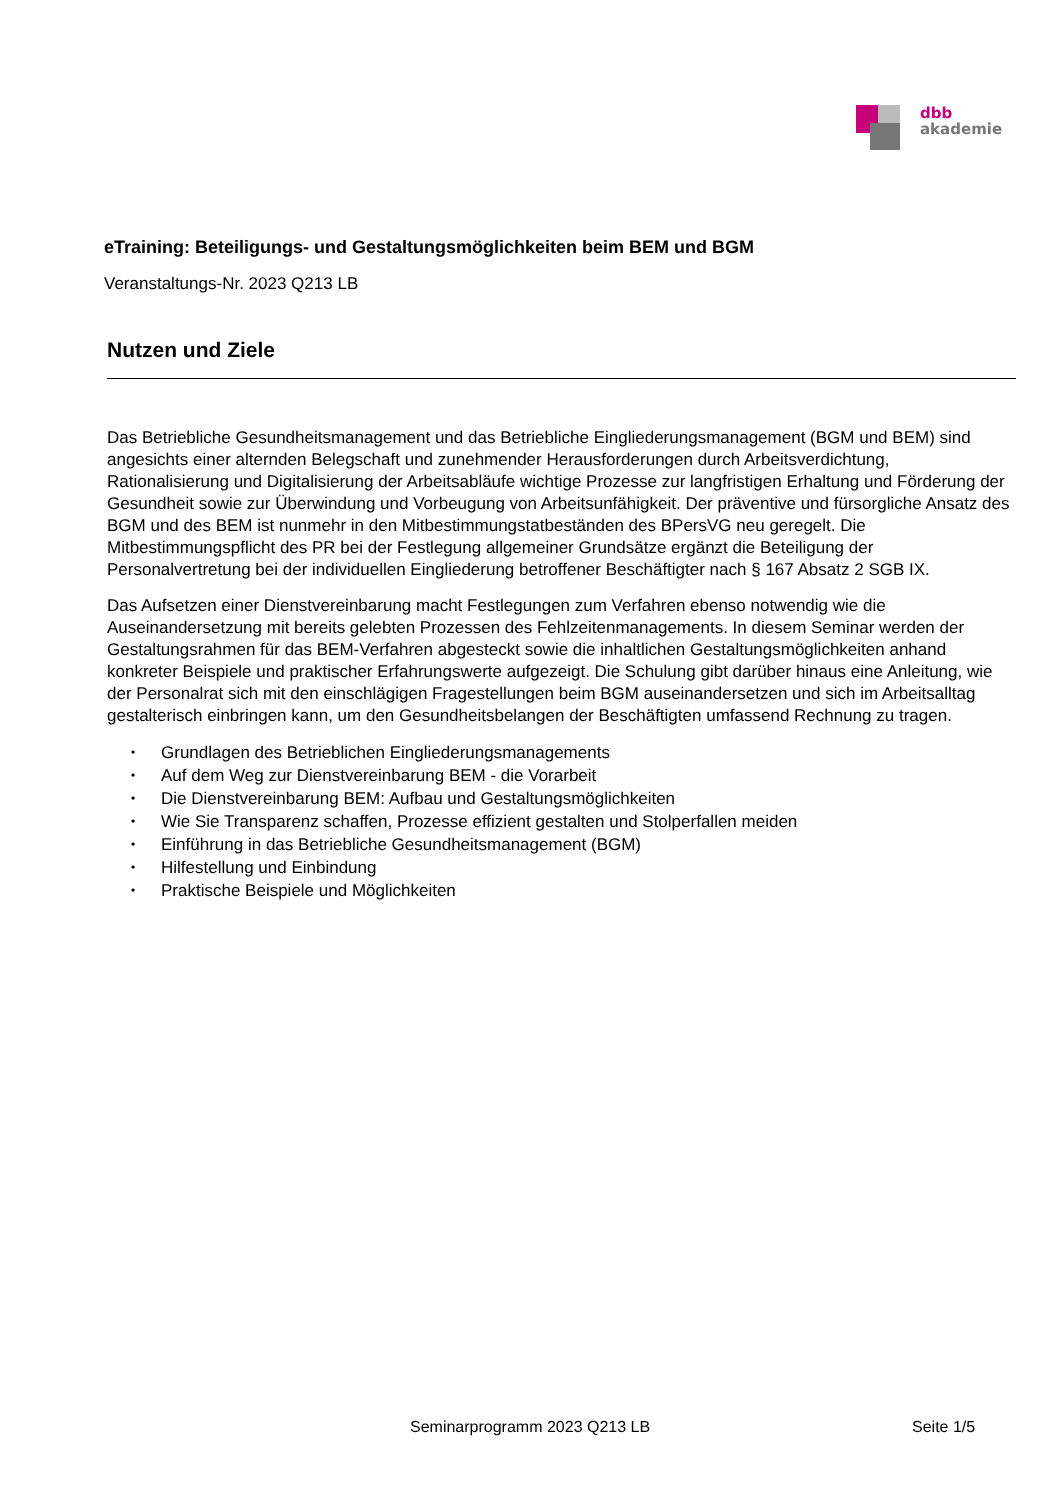dbb
akademie
eTraining: Beteiligungs- und Gestaltungsmöglichkeiten beim BEM und BGM
Veranstaltungs-Nr. 2023 Q213 LB
Nutzen und Ziele
Das Betriebliche Gesundheitsmanagement und das Betriebliche Eingliederungsmanagement (BGM und BEM) sind angesichts einer alternden Belegschaft und zunehmender Herausforderungen durch Arbeitsverdichtung, Rationalisierung und Digitalisierung der Arbeitsabläufe wichtige Prozesse zur langfristigen Erhaltung und Förderung der Gesundheit sowie zur Überwindung und Vorbeugung von Arbeitsunfähigkeit. Der präventive und fürsorgliche Ansatz des BGM und des BEM ist nunmehr in den Mitbestimmungstatbeständen des BPersVG neu geregelt. Die Mitbestimmungspflicht des PR bei der Festlegung allgemeiner Grundsätze ergänzt die Beteiligung der Personalvertretung bei der individuellen Eingliederung betroffener Beschäftigter nach § 167 Absatz 2 SGB IX.
Das Aufsetzen einer Dienstvereinbarung macht Festlegungen zum Verfahren ebenso notwendig wie die Auseinandersetzung mit bereits gelebten Prozessen des Fehlzeitenmanagements. In diesem Seminar werden der Gestaltungsrahmen für das BEM-Verfahren abgesteckt sowie die inhaltlichen Gestaltungsmöglichkeiten anhand konkreter Beispiele und praktischer Erfahrungswerte aufgezeigt. Die Schulung gibt darüber hinaus eine Anleitung, wie der Personalrat sich mit den einschlägigen Fragestellungen beim BGM auseinandersetzen und sich im Arbeitsalltag gestalterisch einbringen kann, um den Gesundheitsbelangen der Beschäftigten umfassend Rechnung zu tragen.
• Grundlagen des Betrieblichen Eingliederungsmanagements
• Auf dem Weg zur Dienstvereinbarung BEM - die Vorarbeit
• Die Dienstvereinbarung BEM: Aufbau und Gestaltungsmöglichkeiten
• Wie Sie Transparenz schaffen, Prozesse effizient gestalten und Stolperfallen meiden
• Einführung in das Betriebliche Gesundheitsmanagement (BGM)
• Hilfestellung und Einbindung
• Praktische Beispiele und Möglichkeiten
Seminarprogramm 2023 Q213 LB Seite 1/5